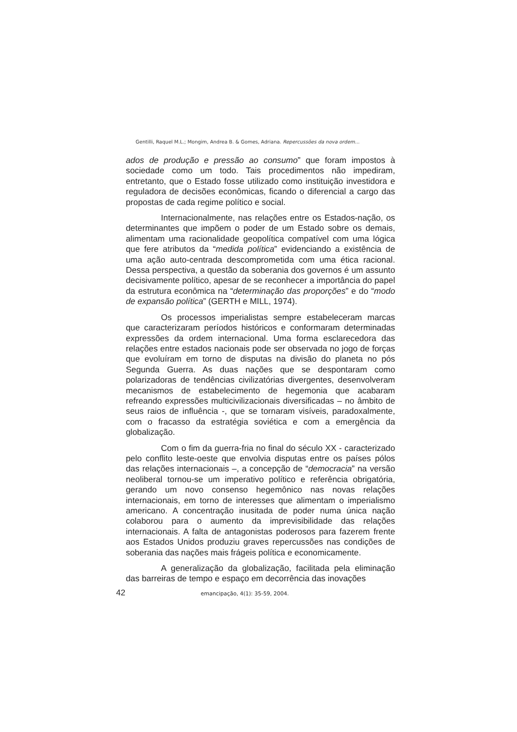Gentilli, Raquel M.L.; Mongim, Andrea B. & Gomes, Adriana. Repercussões da nova ordem...
ados de produção e pressão ao consumo” que foram impostos à sociedade como um todo. Tais procedimentos não impediram, entretanto, que o Estado fosse utilizado como instituição investidora e reguladora de decisões econômicas, ficando o diferencial a cargo das propostas de cada regime político e social.
Internacionalmente, nas relações entre os Estados-nação, os determinantes que impõem o poder de um Estado sobre os demais, alimentam uma racionalidade geopolítica compatível com uma lógica que fere atributos da “medida política” evidenciando a existência de uma ação auto-centrada descomprometida com uma ética racional. Dessa perspectiva, a questão da soberania dos governos é um assunto decisivamente político, apesar de se reconhecer a importância do papel da estrutura econômica na “determinação das proporções” e do “modo de expansão política” (GERTH e MILL, 1974).
Os processos imperialistas sempre estabeleceram marcas que caracterizaram períodos históricos e conformaram determinadas expressões da ordem internacional. Uma forma esclarecedora das relações entre estados nacionais pode ser observada no jogo de forças que evoluíram em torno de disputas na divisão do planeta no pós Segunda Guerra. As duas nações que se despontaram como polarizadoras de tendências civilizatórias divergentes, desenvolveram mecanismos de estabelecimento de hegemonia que acabaram refreando expressões multicivilizacionais diversificadas – no âmbito de seus raios de influência -, que se tornaram visíveis, paradoxalmente, com o fracasso da estratégia soviética e com a emergência da globalização.
Com o fim da guerra-fria no final do século XX - caracterizado pelo conflito leste-oeste que envolvia disputas entre os países pólos das relações internacionais –, a concepção de “democracia” na versão neoliberal tornou-se um imperativo político e referência obrigatória, gerando um novo consenso hegemônico nas novas relações internacionais, em torno de interesses que alimentam o imperialismo americano. A concentração inusitada de poder numa única nação colaborou para o aumento da imprevisibilidade das relações internacionais. A falta de antagonistas poderosos para fazerem frente aos Estados Unidos produziu graves repercussões nas condições de soberania das nações mais frágeis política e economicamente.
A generalização da globalização, facilitada pela eliminação das barreiras de tempo e espaço em decorrência das inovações
42 emancipação, 4(1): 35-59, 2004.